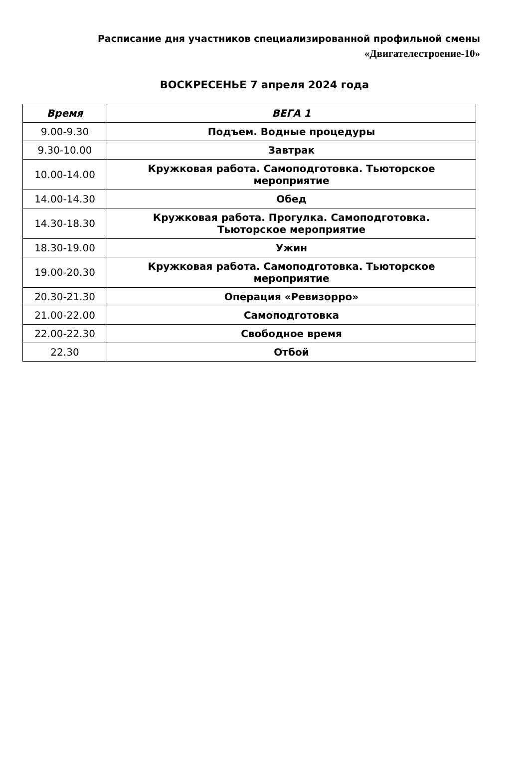Расписание дня участников специализированной профильной смены
«Двигателестроение-10»
ВОСКРЕСЕНЬЕ 7 апреля 2024 года
| Время | ВЕГА 1 |
| --- | --- |
| 9.00-9.30 | Подъем. Водные процедуры |
| 9.30-10.00 | Завтрак |
| 10.00-14.00 | Кружковая работа. Самоподготовка. Тьюторское мероприятие |
| 14.00-14.30 | Обед |
| 14.30-18.30 | Кружковая работа. Прогулка. Самоподготовка. Тьюторское мероприятие |
| 18.30-19.00 | Ужин |
| 19.00-20.30 | Кружковая работа. Самоподготовка. Тьюторское мероприятие |
| 20.30-21.30 | Операция «Ревизорро» |
| 21.00-22.00 | Самоподготовка |
| 22.00-22.30 | Свободное время |
| 22.30 | Отбой |